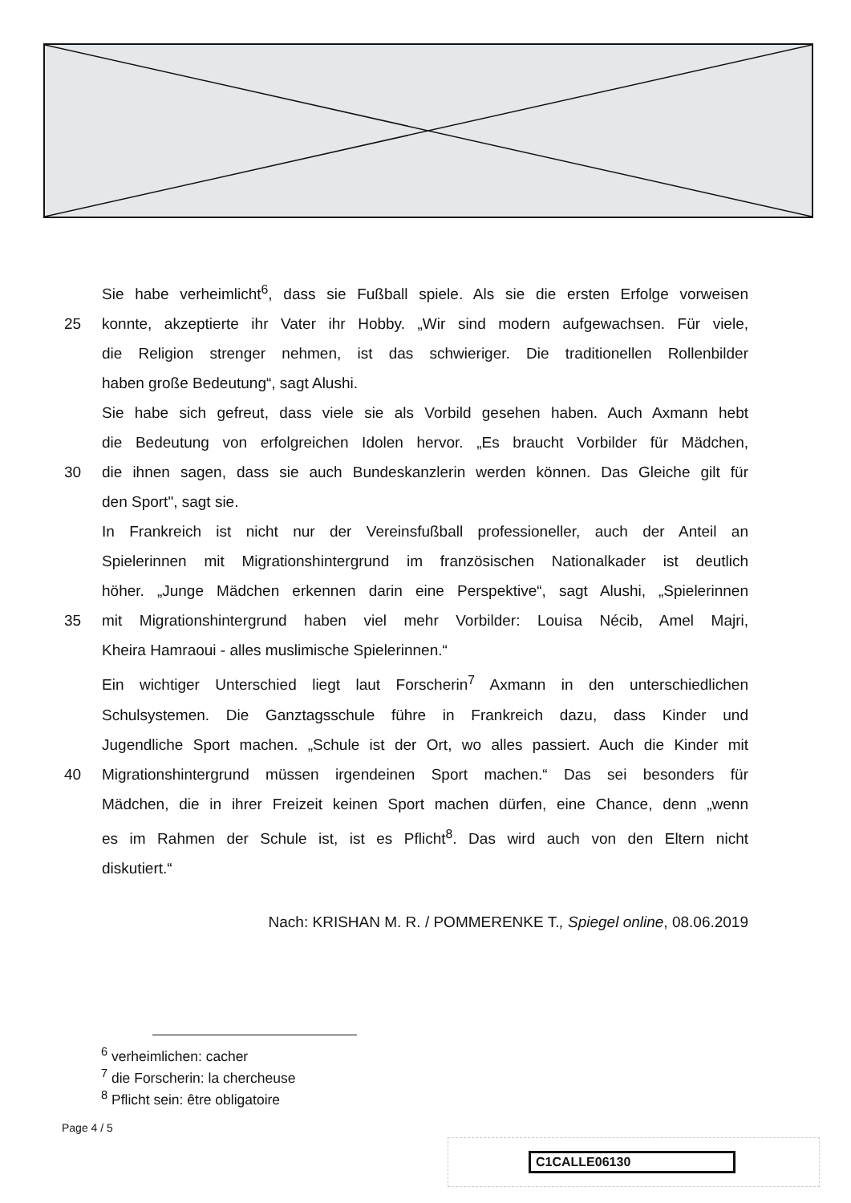Sie habe verheimlicht<sup>6</sup>, dass sie Fußball spiele. Als sie die ersten Erfolge vorweisen
25 konnte, akzeptierte ihr Vater ihr Hobby. „Wir sind modern aufgewachsen. Für viele,
die Religion strenger nehmen, ist das schwieriger. Die traditionellen Rollenbilder
haben große Bedeutung“, sagt Alushi.
Sie habe sich gefreut, dass viele sie als Vorbild gesehen haben. Auch Axmann hebt
die Bedeutung von erfolgreichen Idolen hervor. „Es braucht Vorbilder für Mädchen,
30 die ihnen sagen, dass sie auch Bundeskanzlerin werden können. Das Gleiche gilt für
den Sport", sagt sie.
In Frankreich ist nicht nur der Vereinsfußball professioneller, auch der Anteil an
Spielerinnen mit Migrationshintergrund im französischen Nationalkader ist deutlich
höher. „Junge Mädchen erkennen darin eine Perspektive“, sagt Alushi, „Spielerinnen
35 mit Migrationshintergrund haben viel mehr Vorbilder: Louisa Nécib, Amel Majri,
Kheira Hamraoui - alles muslimische Spielerinnen.“
Ein wichtiger Unterschied liegt laut Forscherin<sup>7</sup> Axmann in den unterschiedlichen
Schulsystemen. Die Ganztagsschule führe in Frankreich dazu, dass Kinder und
Jugendliche Sport machen. „Schule ist der Ort, wo alles passiert. Auch die Kinder mit
40 Migrationshintergrund müssen irgendeinen Sport machen.“ Das sei besonders für
Mädchen, die in ihrer Freizeit keinen Sport machen dürfen, eine Chance, denn „wenn
es im Rahmen der Schule ist, ist es Pflicht<sup>8</sup>. Das wird auch von den Eltern nicht
diskutiert.“
Nach: KRISHAN M. R. / POMMERENKE T., Spiegel online, 08.06.2019
<sup>6</sup> verheimlichen: cacher
<sup>7</sup> die Forscherin: la chercheuse
<sup>8</sup> Pflicht sein: être obligatoire
Page 4 / 5
C1CALLE06130